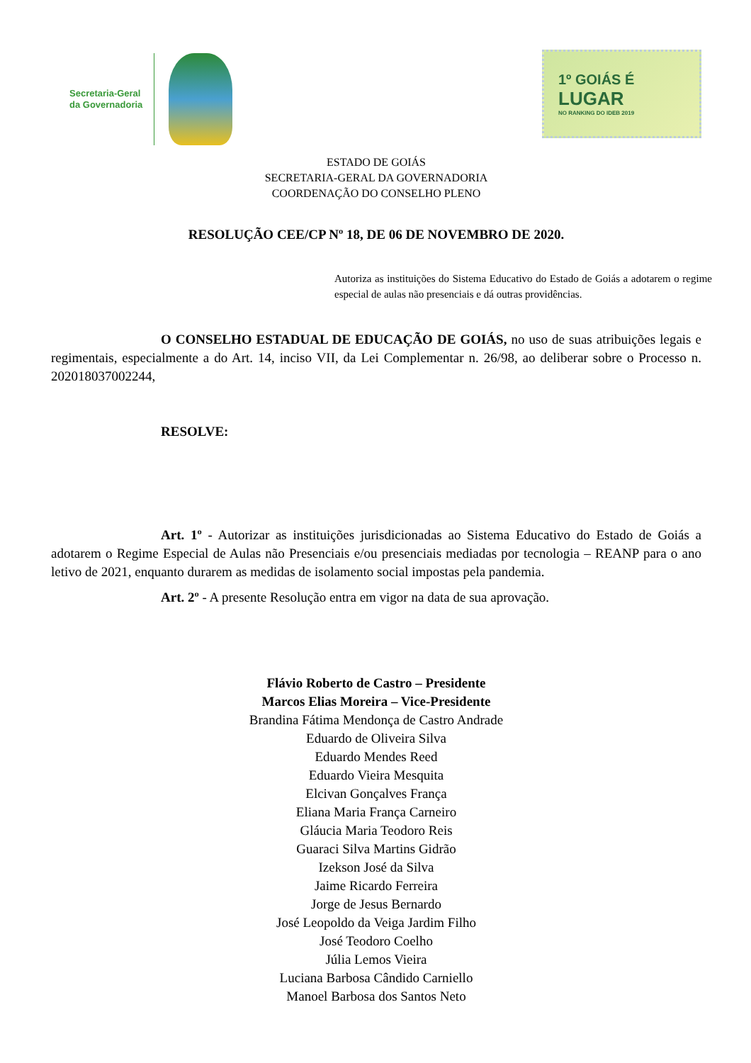Secretaria-Geral
da Governadoria
1º GOIÁS É
LUGAR
NO RANKING DO IDEB 2019
ESTADO DE GOIÁS
SECRETARIA-GERAL DA GOVERNADORIA
COORDENAÇÃO DO CONSELHO PLENO
RESOLUÇÃO CEE/CP Nº 18, DE 06 DE NOVEMBRO DE 2020.
Autoriza as instituições do Sistema Educativo do Estado de Goiás a adotarem o regime especial de aulas não presenciais e dá outras providências.
O CONSELHO ESTADUAL DE EDUCAÇÃO DE GOIÁS, no uso de suas atribuições legais e regimentais, especialmente a do Art. 14, inciso VII, da Lei Complementar n. 26/98, ao deliberar sobre o Processo n. 202018037002244,
RESOLVE:
Art. 1º - Autorizar as instituições jurisdicionadas ao Sistema Educativo do Estado de Goiás a adotarem o Regime Especial de Aulas não Presenciais e/ou presenciais mediadas por tecnologia – REANP para o ano letivo de 2021, enquanto durarem as medidas de isolamento social impostas pela pandemia.
Art. 2º - A presente Resolução entra em vigor na data de sua aprovação.
Flávio Roberto de Castro – Presidente
Marcos Elias Moreira – Vice-Presidente
Brandina Fátima Mendonça de Castro Andrade
Eduardo de Oliveira Silva
Eduardo Mendes Reed
Eduardo Vieira Mesquita
Elcivan Gonçalves França
Eliana Maria França Carneiro
Gláucia Maria Teodoro Reis
Guaraci Silva Martins Gidrão
Izekson José da Silva
Jaime Ricardo Ferreira
Jorge de Jesus Bernardo
José Leopoldo da Veiga Jardim Filho
José Teodoro Coelho
Júlia Lemos Vieira
Luciana Barbosa Cândido Carniello
Manoel Barbosa dos Santos Neto